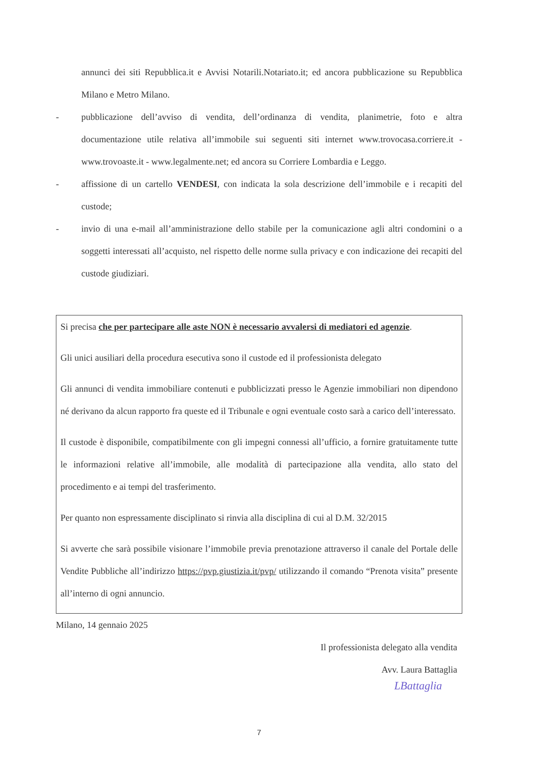annunci dei siti Repubblica.it e Avvisi Notarili.Notariato.it; ed ancora pubblicazione su Repubblica Milano e Metro Milano.
- pubblicazione dell’avviso di vendita, dell’ordinanza di vendita, planimetrie, foto e altra documentazione utile relativa all’immobile sui seguenti siti internet www.trovocasa.corriere.it - www.trovoaste.it - www.legalmente.net; ed ancora su Corriere Lombardia e Leggo.
- affissione di un cartello VENDESI, con indicata la sola descrizione dell’immobile e i recapiti del custode;
- invio di una e-mail all’amministrazione dello stabile per la comunicazione agli altri condomini o a soggetti interessati all’acquisto, nel rispetto delle norme sulla privacy e con indicazione dei recapiti del custode giudiziari.
Si precisa che per partecipare alle aste NON è necessario avvalersi di mediatori ed agenzie.
Gli unici ausiliari della procedura esecutiva sono il custode ed il professionista delegato
Gli annunci di vendita immobiliare contenuti e pubblicizzati presso le Agenzie immobiliari non dipendono né derivano da alcun rapporto fra queste ed il Tribunale e ogni eventuale costo sarà a carico dell’interessato.
Il custode è disponibile, compatibilmente con gli impegni connessi all’ufficio, a fornire gratuitamente tutte le informazioni relative all’immobile, alle modalità di partecipazione alla vendita, allo stato del procedimento e ai tempi del trasferimento.
Per quanto non espressamente disciplinato si rinvia alla disciplina di cui al D.M. 32/2015
Si avverte che sarà possibile visionare l’immobile previa prenotazione attraverso il canale del Portale delle Vendite Pubbliche all’indirizzo https://pvp.giustizia.it/pvp/ utilizzando il comando “Prenota visita” presente all’interno di ogni annuncio.
Milano, 14 gennaio 2025
Il professionista delegato alla vendita
Avv. Laura Battaglia
LBattaglia
7